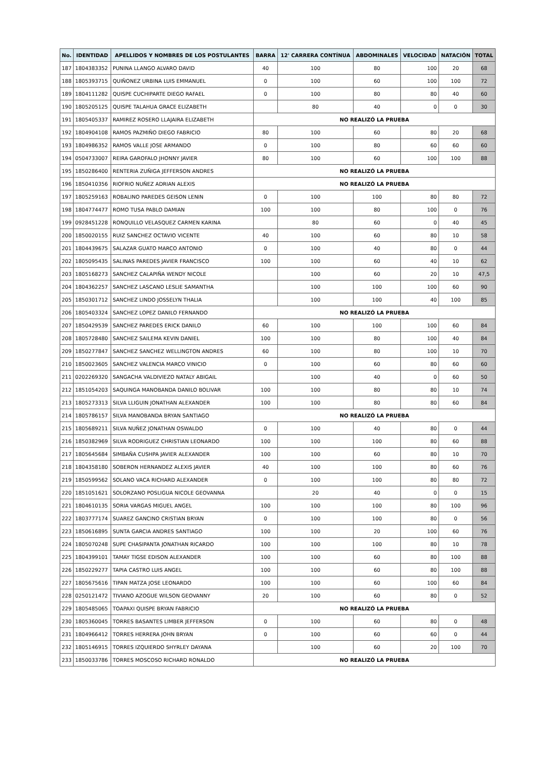| No. | IDENTIDAD | APELLIDOS Y NOMBRES DE LOS POSTULANTES | BARRA | 12' CARRERA CONTÍNUA | ABDOMINALES | VELOCIDAD | NATACIÓN | TOTAL |
| --- | --- | --- | --- | --- | --- | --- | --- | --- |
| 187 | 1804383352 | PUNINA LLANGO ALVARO DAVID | 40 | 100 | 80 | 100 | 20 | 68 |
| 188 | 1805393715 | QUIÑONEZ URBINA LUIS EMMANUEL | 0 | 100 | 60 | 100 | 100 | 72 |
| 189 | 1804111282 | QUISPE CUCHIPARTE DIEGO RAFAEL | 0 | 100 | 80 | 80 | 40 | 60 |
| 190 | 1805205125 | QUISPE TALAHUA GRACE ELIZABETH | | 80 | 40 | 0 | 0 | 30 |
| 191 | 1805405337 | RAMIREZ ROSERO LLAJAIRA ELIZABETH | NO REALIZÓ LA PRUEBA | | | | | |
| 192 | 1804904108 | RAMOS PAZMIÑO DIEGO FABRICIO | 80 | 100 | 60 | 80 | 20 | 68 |
| 193 | 1804986352 | RAMOS VALLE JOSE ARMANDO | 0 | 100 | 80 | 60 | 60 | 60 |
| 194 | 0504733007 | REIRA GAROFALO JHONNY JAVIER | 80 | 100 | 60 | 100 | 100 | 88 |
| 195 | 1850286400 | RENTERIA ZUÑIGA JEFFERSON ANDRES | NO REALIZÓ LA PRUEBA | | | | | |
| 196 | 1850410356 | RIOFRIO NUÑEZ ADRIAN ALEXIS | NO REALIZÓ LA PRUEBA | | | | | |
| 197 | 1805259163 | ROBALINO PAREDES GEISON LENIN | 0 | 100 | 100 | 80 | 80 | 72 |
| 198 | 1804774477 | ROMO TUSA PABLO DAMIAN | 100 | 100 | 80 | 100 | 0 | 76 |
| 199 | 0928451228 | RONQUILLO VELASQUEZ CARMEN KARINA | | 80 | 60 | 0 | 40 | 45 |
| 200 | 1850020155 | RUIZ SANCHEZ OCTAVIO VICENTE | 40 | 100 | 60 | 80 | 10 | 58 |
| 201 | 1804439675 | SALAZAR GUATO MARCO ANTONIO | 0 | 100 | 40 | 80 | 0 | 44 |
| 202 | 1805095435 | SALINAS PAREDES JAVIER FRANCISCO | 100 | 100 | 60 | 40 | 10 | 62 |
| 203 | 1805168273 | SANCHEZ CALAPIÑA WENDY NICOLE | | 100 | 60 | 20 | 10 | 47,5 |
| 204 | 1804362257 | SANCHEZ LASCANO LESLIE SAMANTHA | | 100 | 100 | 100 | 60 | 90 |
| 205 | 1850301712 | SANCHEZ LINDO JOSSELYN THALIA | | 100 | 100 | 40 | 100 | 85 |
| 206 | 1805403324 | SANCHEZ LOPEZ DANILO FERNANDO | NO REALIZÓ LA PRUEBA | | | | | |
| 207 | 1850429539 | SANCHEZ PAREDES ERICK DANILO | 60 | 100 | 100 | 100 | 60 | 84 |
| 208 | 1805728480 | SANCHEZ SAILEMA KEVIN DANIEL | 100 | 100 | 80 | 100 | 40 | 84 |
| 209 | 1850277847 | SANCHEZ SANCHEZ WELLINGTON ANDRES | 60 | 100 | 80 | 100 | 10 | 70 |
| 210 | 1850023605 | SANCHEZ VALENCIA MARCO VINICIO | 0 | 100 | 60 | 80 | 60 | 60 |
| 211 | 0202269320 | SANGACHA VALDIVIEZO NATALY ABIGAIL | | 100 | 40 | 0 | 60 | 50 |
| 212 | 1851054203 | SAQUINGA MANOBANDA DANILO BOLIVAR | 100 | 100 | 80 | 80 | 10 | 74 |
| 213 | 1805273313 | SILVA LLIGUIN JONATHAN ALEXANDER | 100 | 100 | 80 | 80 | 60 | 84 |
| 214 | 1805786157 | SILVA MANOBANDA BRYAN SANTIAGO | NO REALIZÓ LA PRUEBA | | | | | |
| 215 | 1805689211 | SILVA NUÑEZ JONATHAN OSWALDO | 0 | 100 | 40 | 80 | 0 | 44 |
| 216 | 1850382969 | SILVA RODRIGUEZ CHRISTIAN LEONARDO | 100 | 100 | 100 | 80 | 60 | 88 |
| 217 | 1805645684 | SIMBAÑA CUSHPA JAVIER ALEXANDER | 100 | 100 | 60 | 80 | 10 | 70 |
| 218 | 1804358180 | SOBERON HERNANDEZ ALEXIS JAVIER | 40 | 100 | 100 | 80 | 60 | 76 |
| 219 | 1850599562 | SOLANO VACA RICHARD ALEXANDER | 0 | 100 | 100 | 80 | 80 | 72 |
| 220 | 1851051621 | SOLORZANO POSLIGUA NICOLE GEOVANNA | | 20 | 40 | 0 | 0 | 15 |
| 221 | 1804610135 | SORIA VARGAS MIGUEL ANGEL | 100 | 100 | 100 | 80 | 100 | 96 |
| 222 | 1803777174 | SUAREZ GANCINO CRISTIAN BRYAN | 0 | 100 | 100 | 80 | 0 | 56 |
| 223 | 1850616895 | SUNTA GARCIA ANDRES SANTIAGO | 100 | 100 | 20 | 100 | 60 | 76 |
| 224 | 1805070248 | SUPE CHASIPANTA JONATHAN RICARDO | 100 | 100 | 100 | 80 | 10 | 78 |
| 225 | 1804399101 | TAMAY TIGSE EDISON ALEXANDER | 100 | 100 | 60 | 80 | 100 | 88 |
| 226 | 1850229277 | TAPIA CASTRO LUIS ANGEL | 100 | 100 | 60 | 80 | 100 | 88 |
| 227 | 1805675616 | TIPAN MATZA JOSE LEONARDO | 100 | 100 | 60 | 100 | 60 | 84 |
| 228 | 0250121472 | TIVIANO AZOGUE WILSON GEOVANNY | 20 | 100 | 60 | 80 | 0 | 52 |
| 229 | 1805485065 | TOAPAXI QUISPE BRYAN FABRICIO | NO REALIZÓ LA PRUEBA | | | | | |
| 230 | 1805360045 | TORRES BASANTES LIMBER JEFFERSON | 0 | 100 | 60 | 80 | 0 | 48 |
| 231 | 1804966412 | TORRES HERRERA JOHN BRYAN | 0 | 100 | 60 | 60 | 0 | 44 |
| 232 | 1805146915 | TORRES IZQUIERDO SHYRLEY DAYANA | | 100 | 60 | 20 | 100 | 70 |
| 233 | 1850033786 | TORRES MOSCOSO RICHARD RONALDO | NO REALIZÓ LA PRUEBA | | | | | |